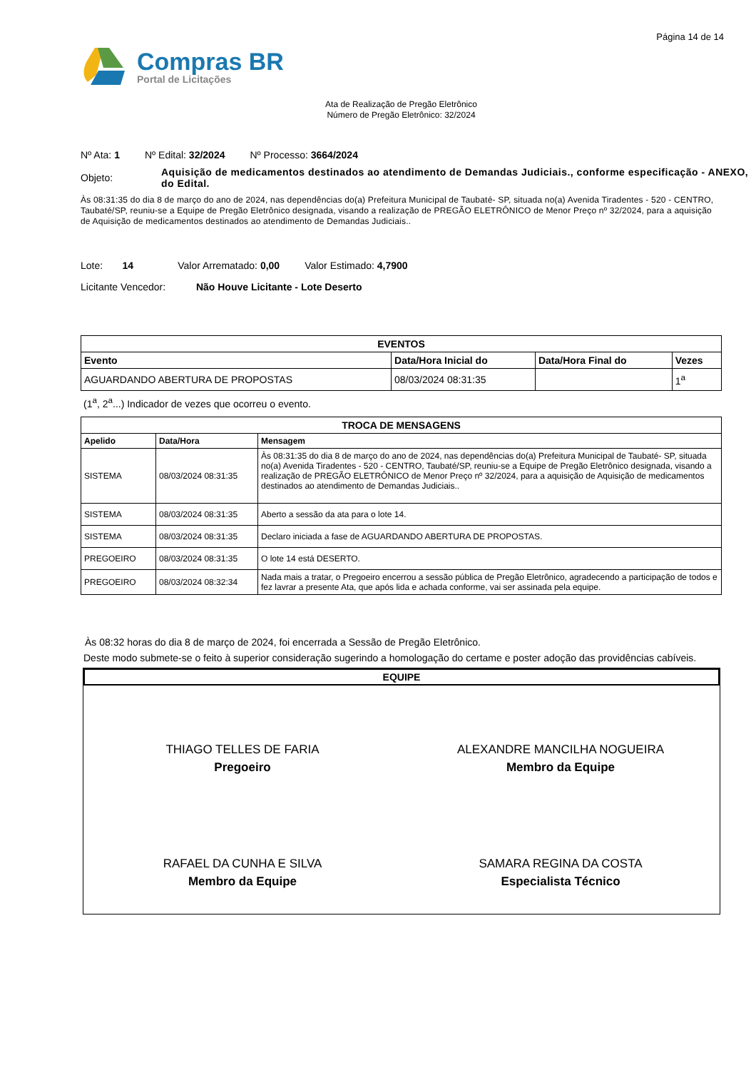Página 14 de 14
Compras BR
Portal de Licitações
Ata de Realização de Pregão Eletrônico
Número de Pregão Eletrônico: 32/2024
Nº Ata: 1 Nº Edital: 32/2024 Nº Processo: 3664/2024
Objeto: Aquisição de medicamentos destinados ao atendimento de Demandas Judiciais., conforme especificação - ANEXO, do Edital.
Às 08:31:35 do dia 8 de março do ano de 2024, nas dependências do(a) Prefeitura Municipal de Taubaté- SP, situada no(a) Avenida Tiradentes - 520 - CENTRO, Taubaté/SP, reuniu-se a Equipe de Pregão Eletrônico designada, visando a realização de PREGÃO ELETRÔNICO de Menor Preço nº 32/2024, para a aquisição de Aquisição de medicamentos destinados ao atendimento de Demandas Judiciais..
Lote: 14 Valor Arrematado: 0,00 Valor Estimado: 4,7900
Licitante Vencedor: Não Houve Licitante - Lote Deserto
| EVENTOS | | | |
| --- | --- | --- | --- |
| Evento | Data/Hora Inicial do | Data/Hora Final do | Vezes |
| AGUARDANDO ABERTURA DE PROPOSTAS | 08/03/2024 08:31:35 | | 1<sup>a</sup> |
(1<sup>a</sup>, 2<sup>a</sup>...) Indicador de vezes que ocorreu o evento.
| TROCA DE MENSAGENS | | |
| --- | --- | --- |
| Apelido | Data/Hora | Mensagem |
| SISTEMA | 08/03/2024 08:31:35 | Às 08:31:35 do dia 8 de março do ano de 2024, nas dependências do(a) Prefeitura Municipal de Taubaté- SP, situada no(a) Avenida Tiradentes - 520 - CENTRO, Taubaté/SP, reuniu-se a Equipe de Pregão Eletrônico designada, visando a realização de PREGÃO ELETRÔNICO de Menor Preço nº 32/2024, para a aquisição de Aquisição de medicamentos destinados ao atendimento de Demandas Judiciais.. |
| SISTEMA | 08/03/2024 08:31:35 | Aberto a sessão da ata para o lote 14. |
| SISTEMA | 08/03/2024 08:31:35 | Declaro iniciada a fase de AGUARDANDO ABERTURA DE PROPOSTAS. |
| PREGOEIRO | 08/03/2024 08:31:35 | O lote 14 está DESERTO. |
| PREGOEIRO | 08/03/2024 08:32:34 | Nada mais a tratar, o Pregoeiro encerrou a sessão pública de Pregão Eletrônico, agradecendo a participação de todos e fez lavrar a presente Ata, que após lida e achada conforme, vai ser assinada pela equipe. |
Às 08:32 horas do dia 8 de março de 2024, foi encerrada a Sessão de Pregão Eletrônico.
Deste modo submete-se o feito à superior consideração sugerindo a homologação do certame e poster adoção das providências cabíveis.
EQUIPE
THIAGO TELLES DE FARIA
Pregoeiro
ALEXANDRE MANCILHA NOGUEIRA
Membro da Equipe
RAFAEL DA CUNHA E SILVA
Membro da Equipe
SAMARA REGINA DA COSTA
Especialista Técnico